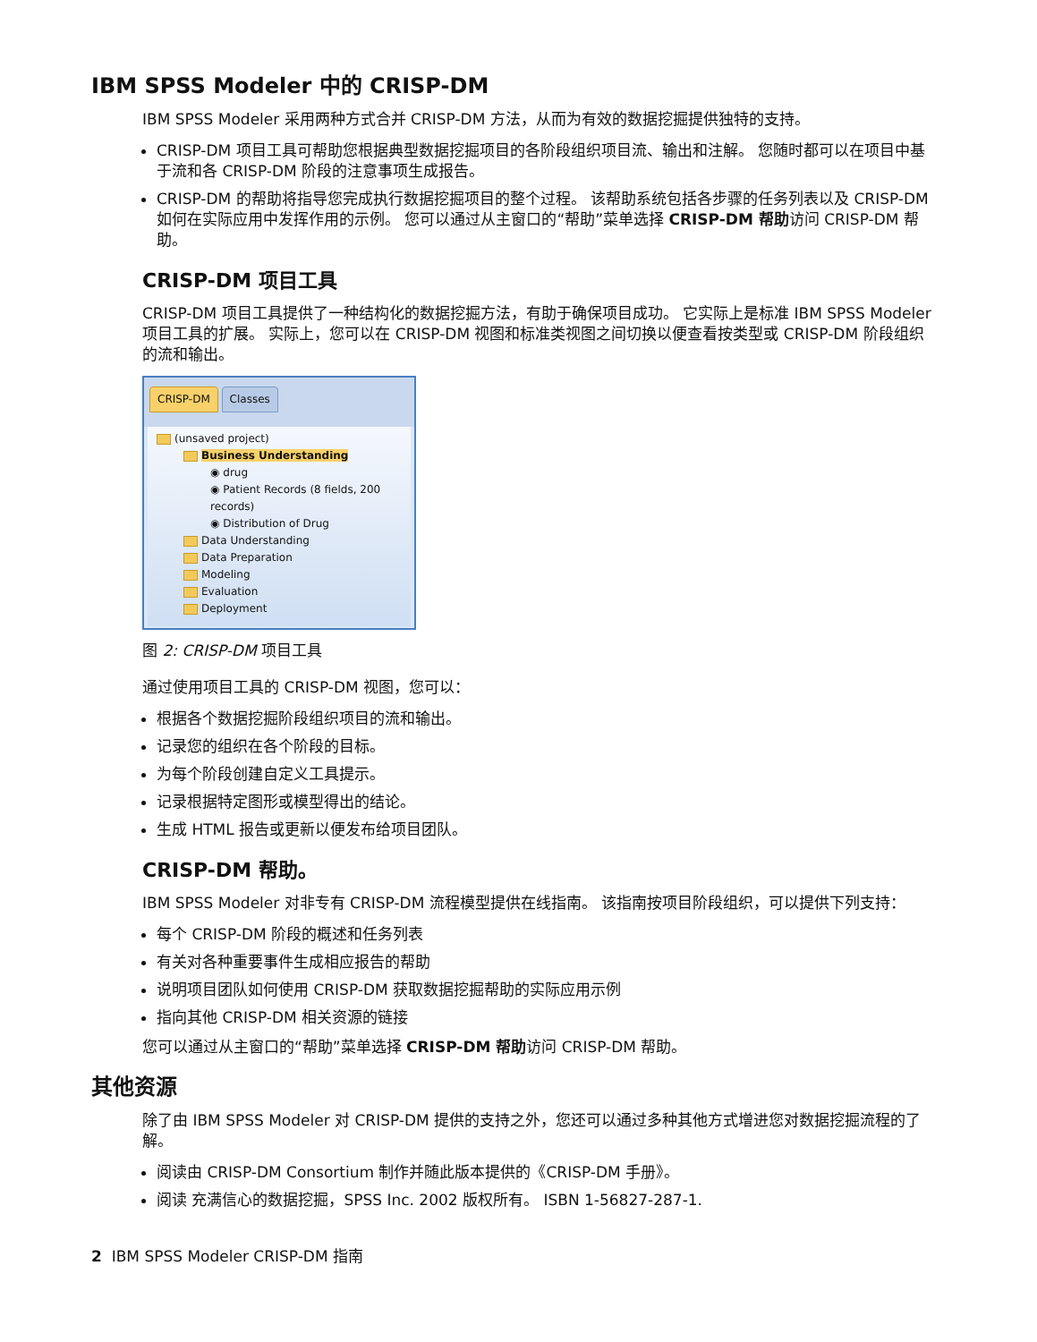IBM SPSS Modeler 中的 CRISP-DM
IBM SPSS Modeler 采用两种方式合并 CRISP-DM 方法，从而为有效的数据挖掘提供独特的支持。
CRISP-DM 项目工具可帮助您根据典型数据挖掘项目的各阶段组织项目流、输出和注解。 您随时都可以在项目中基于流和各 CRISP-DM 阶段的注意事项生成报告。
CRISP-DM 的帮助将指导您完成执行数据挖掘项目的整个过程。 该帮助系统包括各步骤的任务列表以及 CRISP-DM 如何在实际应用中发挥作用的示例。 您可以通过从主窗口的“帮助”菜单选择 CRISP-DM 帮助访问 CRISP-DM 帮助。
CRISP-DM 项目工具
CRISP-DM 项目工具提供了一种结构化的数据挖掘方法，有助于确保项目成功。 它实际上是标准 IBM SPSS Modeler 项目工具的扩展。 实际上，您可以在 CRISP-DM 视图和标准类视图之间切换以便查看按类型或 CRISP-DM 阶段组织的流和输出。
CRISP-DM Classes
(unsaved project)
Business Understanding
◉ drug
◉ Patient Records (8 fields, 200 records)
◉ Distribution of Drug
Data Understanding
Data Preparation
Modeling
Evaluation
Deployment
图 2: CRISP-DM 项目工具
通过使用项目工具的 CRISP-DM 视图，您可以：
根据各个数据挖掘阶段组织项目的流和输出。
记录您的组织在各个阶段的目标。
为每个阶段创建自定义工具提示。
记录根据特定图形或模型得出的结论。
生成 HTML 报告或更新以便发布给项目团队。
CRISP-DM 帮助。
IBM SPSS Modeler 对非专有 CRISP-DM 流程模型提供在线指南。 该指南按项目阶段组织，可以提供下列支持：
每个 CRISP-DM 阶段的概述和任务列表
有关对各种重要事件生成相应报告的帮助
说明项目团队如何使用 CRISP-DM 获取数据挖掘帮助的实际应用示例
指向其他 CRISP-DM 相关资源的链接
您可以通过从主窗口的“帮助”菜单选择 CRISP-DM 帮助访问 CRISP-DM 帮助。
其他资源
除了由 IBM SPSS Modeler 对 CRISP-DM 提供的支持之外，您还可以通过多种其他方式增进您对数据挖掘流程的了解。
阅读由 CRISP-DM Consortium 制作并随此版本提供的《CRISP-DM 手册》。
阅读 充满信心的数据挖掘，SPSS Inc. 2002 版权所有。 ISBN 1-56827-287-1.
2 IBM SPSS Modeler CRISP-DM 指南